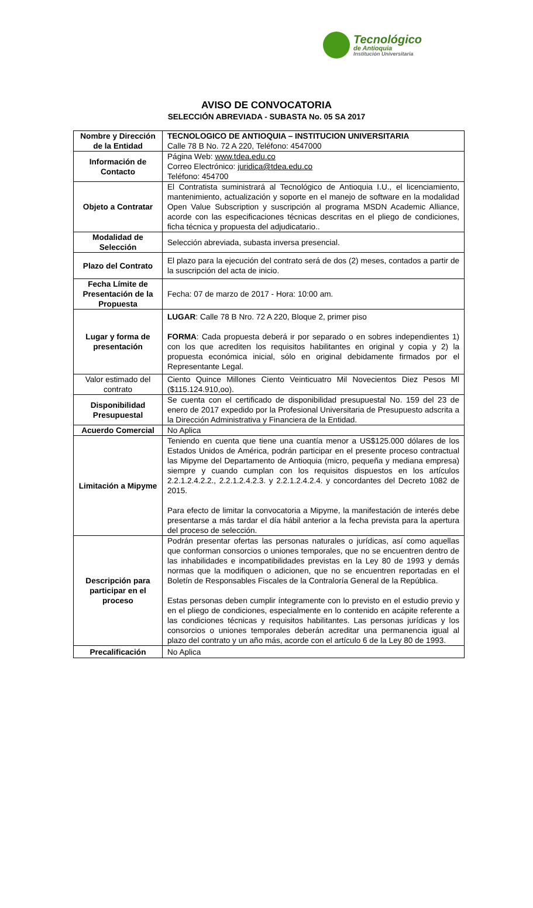Tecnológico
de Antioquia
Institución Universitaria
AVISO DE CONVOCATORIA
SELECCIÓN ABREVIADA - SUBASTA No. 05 SA 2017
| Nombre y Dirección de la Entidad | TECNOLOGICO DE ANTIOQUIA – INSTITUCION UNIVERSITARIA Calle 78 B No. 72 A 220, Teléfono: 4547000 |
| Información de Contacto | Página Web: www.tdea.edu.co Correo Electrónico: juridica@tdea.edu.co Teléfono: 454700 |
| Objeto a Contratar | El Contratista suministrará al Tecnológico de Antioquia I.U., el licenciamiento, mantenimiento, actualización y soporte en el manejo de software en la modalidad Open Value Subscription y suscripción al programa MSDN Academic Alliance, acorde con las especificaciones técnicas descritas en el pliego de condiciones, ficha técnica y propuesta del adjudicatario.. |
| Modalidad de Selección | Selección abreviada, subasta inversa presencial. |
| Plazo del Contrato | El plazo para la ejecución del contrato será de dos (2) meses, contados a partir de la suscripción del acta de inicio. |
| Fecha Límite de Presentación de la Propuesta | Fecha: 07 de marzo de 2017 - Hora: 10:00 am. |
| Lugar y forma de presentación | LUGAR : Calle 78 B Nro. 72 A 220, Bloque 2, primer piso FORMA : Cada propuesta deberá ir por separado o en sobres independientes 1) con los que acrediten los requisitos habilitantes en original y copia y 2) la propuesta económica inicial, sólo en original debidamente firmados por el Representante Legal. |
| Valor estimado del contrato | Ciento Quince Millones Ciento Veinticuatro Mil Novecientos Diez Pesos Ml ($115.124.910,oo). |
| Disponibilidad Presupuestal | Se cuenta con el certificado de disponibilidad presupuestal No. 159 del 23 de enero de 2017 expedido por la Profesional Universitaria de Presupuesto adscrita a la Dirección Administrativa y Financiera de la Entidad. |
| Acuerdo Comercial | No Aplica |
| Limitación a Mipyme | Teniendo en cuenta que tiene una cuantía menor a US$125.000 dólares de los Estados Unidos de América, podrán participar en el presente proceso contractual las Mipyme del Departamento de Antioquia (micro, pequeña y mediana empresa) siempre y cuando cumplan con los requisitos dispuestos en los artículos 2.2.1.2.4.2.2., 2.2.1.2.4.2.3. y 2.2.1.2.4.2.4. y concordantes del Decreto 1082 de 2015. Para efecto de limitar la convocatoria a Mipyme, la manifestación de interés debe presentarse a más tardar el día hábil anterior a la fecha prevista para la apertura del proceso de selección. |
| Descripción para participar en el proceso | Podrán presentar ofertas las personas naturales o jurídicas, así como aquellas que conforman consorcios o uniones temporales, que no se encuentren dentro de las inhabilidades e incompatibilidades previstas en la Ley 80 de 1993 y demás normas que la modifiquen o adicionen, que no se encuentren reportadas en el Boletín de Responsables Fiscales de la Contraloría General de la República. Estas personas deben cumplir íntegramente con lo previsto en el estudio previo y en el pliego de condiciones, especialmente en lo contenido en acápite referente a las condiciones técnicas y requisitos habilitantes. Las personas jurídicas y los consorcios o uniones temporales deberán acreditar una permanencia igual al plazo del contrato y un año más, acorde con el artículo 6 de la Ley 80 de 1993. |
| Precalificación | No Aplica |